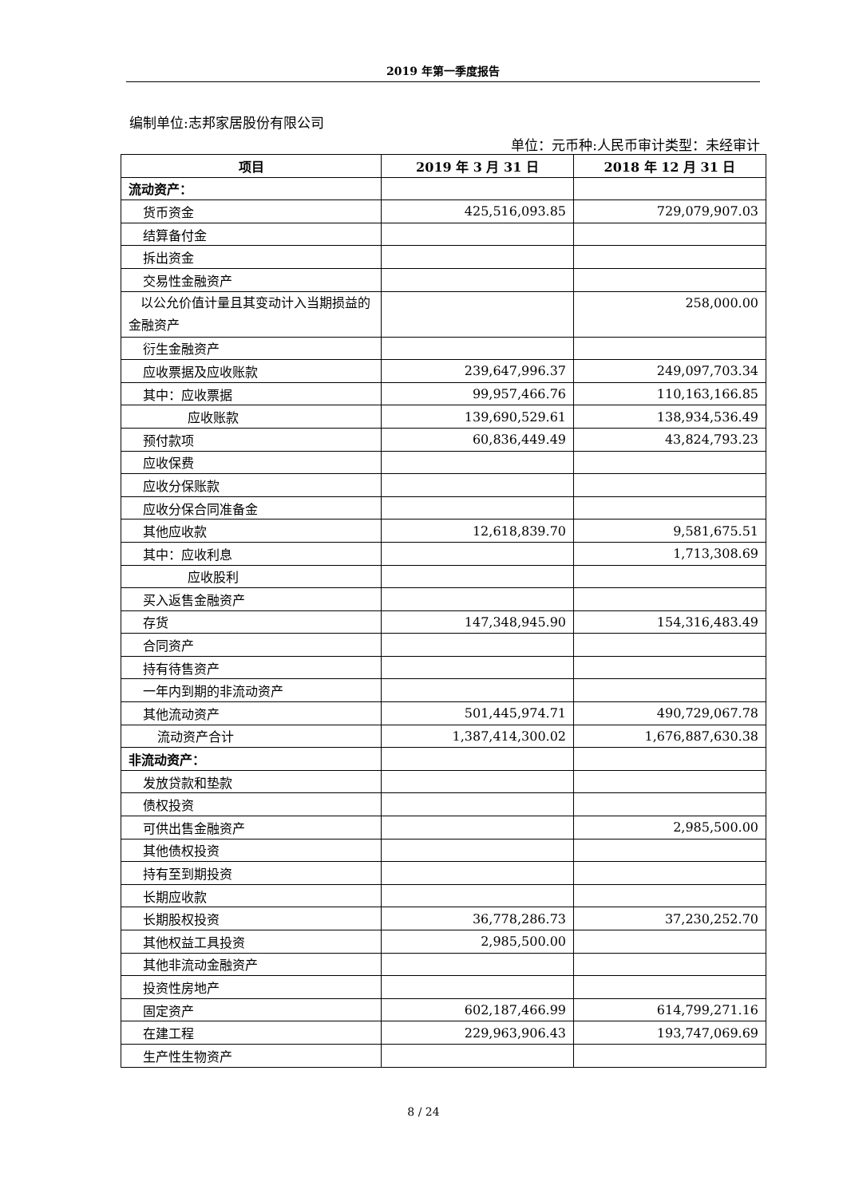2019 年第一季度报告
编制单位:志邦家居股份有限公司
单位：元币种:人民币审计类型：未经审计
| 项目 | 2019 年 3 月 31 日 | 2018 年 12 月 31 日 |
| --- | --- | --- |
| 流动资产： | | |
| 货币资金 | 425,516,093.85 | 729,079,907.03 |
| 结算备付金 | | |
| 拆出资金 | | |
| 交易性金融资产 | | |
| 以公允价值计量且其变动计入当期损益的金融资产 | | 258,000.00 |
| 衍生金融资产 | | |
| 应收票据及应收账款 | 239,647,996.37 | 249,097,703.34 |
| 其中：应收票据 | 99,957,466.76 | 110,163,166.85 |
| 应收账款 | 139,690,529.61 | 138,934,536.49 |
| 预付款项 | 60,836,449.49 | 43,824,793.23 |
| 应收保费 | | |
| 应收分保账款 | | |
| 应收分保合同准备金 | | |
| 其他应收款 | 12,618,839.70 | 9,581,675.51 |
| 其中：应收利息 | | 1,713,308.69 |
| 应收股利 | | |
| 买入返售金融资产 | | |
| 存货 | 147,348,945.90 | 154,316,483.49 |
| 合同资产 | | |
| 持有待售资产 | | |
| 一年内到期的非流动资产 | | |
| 其他流动资产 | 501,445,974.71 | 490,729,067.78 |
| 流动资产合计 | 1,387,414,300.02 | 1,676,887,630.38 |
| 非流动资产： | | |
| 发放贷款和垫款 | | |
| 债权投资 | | |
| 可供出售金融资产 | | 2,985,500.00 |
| 其他债权投资 | | |
| 持有至到期投资 | | |
| 长期应收款 | | |
| 长期股权投资 | 36,778,286.73 | 37,230,252.70 |
| 其他权益工具投资 | 2,985,500.00 | |
| 其他非流动金融资产 | | |
| 投资性房地产 | | |
| 固定资产 | 602,187,466.99 | 614,799,271.16 |
| 在建工程 | 229,963,906.43 | 193,747,069.69 |
| 生产性生物资产 | | |
8 / 24